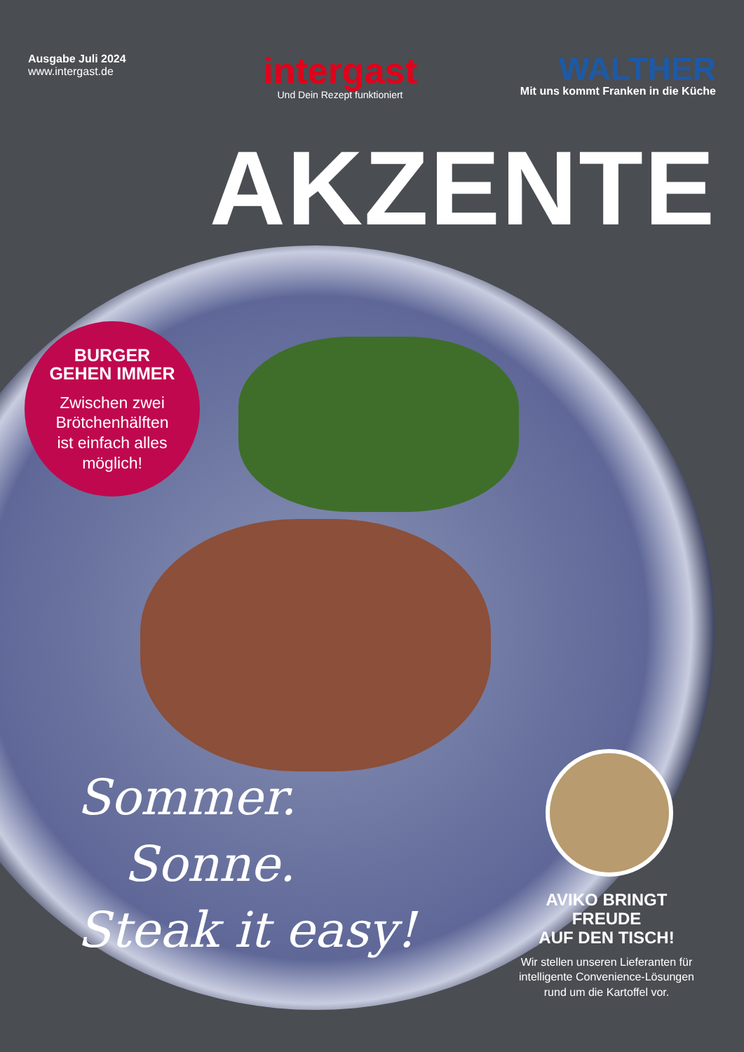Ausgabe Juli 2024
www.intergast.de
intergast
Und Dein Rezept funktioniert
WALTHER
Mit uns kommt Franken in die Küche
AKZENTE
BURGER
GEHEN IMMER
Zwischen zwei
Brötchenhälften
ist einfach alles
möglich!
Sommer.
Sonne.
Steak it easy!
AVIKO BRINGT
FREUDE
AUF DEN TISCH!
Wir stellen unseren Lieferanten für intelligente Convenience-Lösungen rund um die Kartoffel vor.